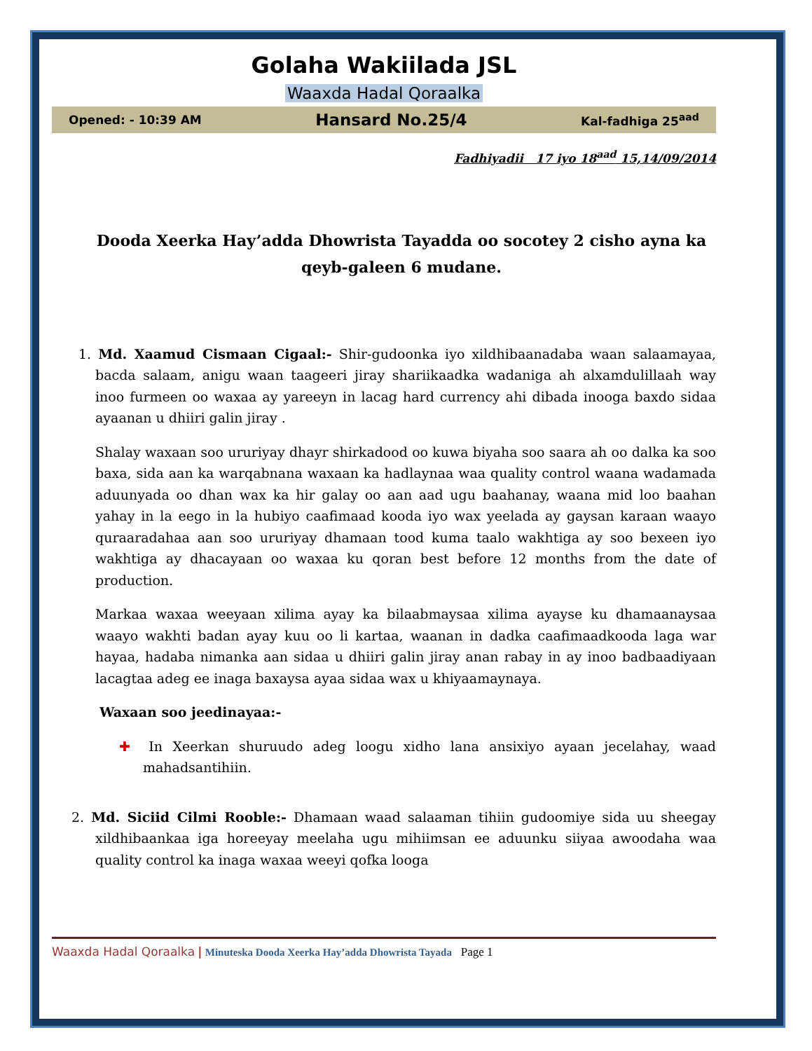Golaha Wakiilada JSL
Waaxda Hadal Qoraalka
Opened: - 10:39 AM Hansard No.25/4 Kal-fadhiga 25<sup>aad</sup>
Fadhiyadii 17 iyo 18<sup>aad</sup> 15,14/09/2014
Dooda Xeerka Hay’adda Dhowrista Tayadda oo socotey 2 cisho ayna ka qeyb-galeen 6 mudane.
1. Md. Xaamud Cismaan Cigaal:- Shir-gudoonka iyo xildhibaanadaba waan salaamayaa, bacda salaam, anigu waan taageeri jiray shariikaadka wadaniga ah alxamdulillaah way inoo furmeen oo waxaa ay yareeyn in lacag hard currency ahi dibada inooga baxdo sidaa ayaanan u dhiiri galin jiray .
Shalay waxaan soo ururiyay dhayr shirkadood oo kuwa biyaha soo saara ah oo dalka ka soo baxa, sida aan ka warqabnana waxaan ka hadlaynaa waa quality control waana wadamada aduunyada oo dhan wax ka hir galay oo aan aad ugu baahanay, waana mid loo baahan yahay in la eego in la hubiyo caafimaad kooda iyo wax yeelada ay gaysan karaan waayo quraaradahaa aan soo ururiyay dhamaan tood kuma taalo wakhtiga ay soo bexeen iyo wakhtiga ay dhacayaan oo waxaa ku qoran best before 12 months from the date of production.
Markaa waxaa weeyaan xilima ayay ka bilaabmaysaa xilima ayayse ku dhamaanaysaa waayo wakhti badan ayay kuu oo li kartaa, waanan in dadka caafimaadkooda laga war hayaa, hadaba nimanka aan sidaa u dhiiri galin jiray anan rabay in ay inoo badbaadiyaan lacagtaa adeg ee inaga baxaysa ayaa sidaa wax u khiyaamaynaya.
Waxaan soo jeedinayaa:-
✚ In Xeerkan shuruudo adeg loogu xidho lana ansixiyo ayaan jecelahay, waad mahadsantihiin.
2. Md. Siciid Cilmi Rooble:- Dhamaan waad salaaman tihiin gudoomiye sida uu sheegay xildhibaankaa iga horeeyay meelaha ugu mihiimsan ee aduunku siiyaa awoodaha waa quality control ka inaga waxaa weeyi qofka looga
Waaxda Hadal Qoraalka | Minuteska Dooda Xeerka Hay’adda Dhowrista Tayada Page 1